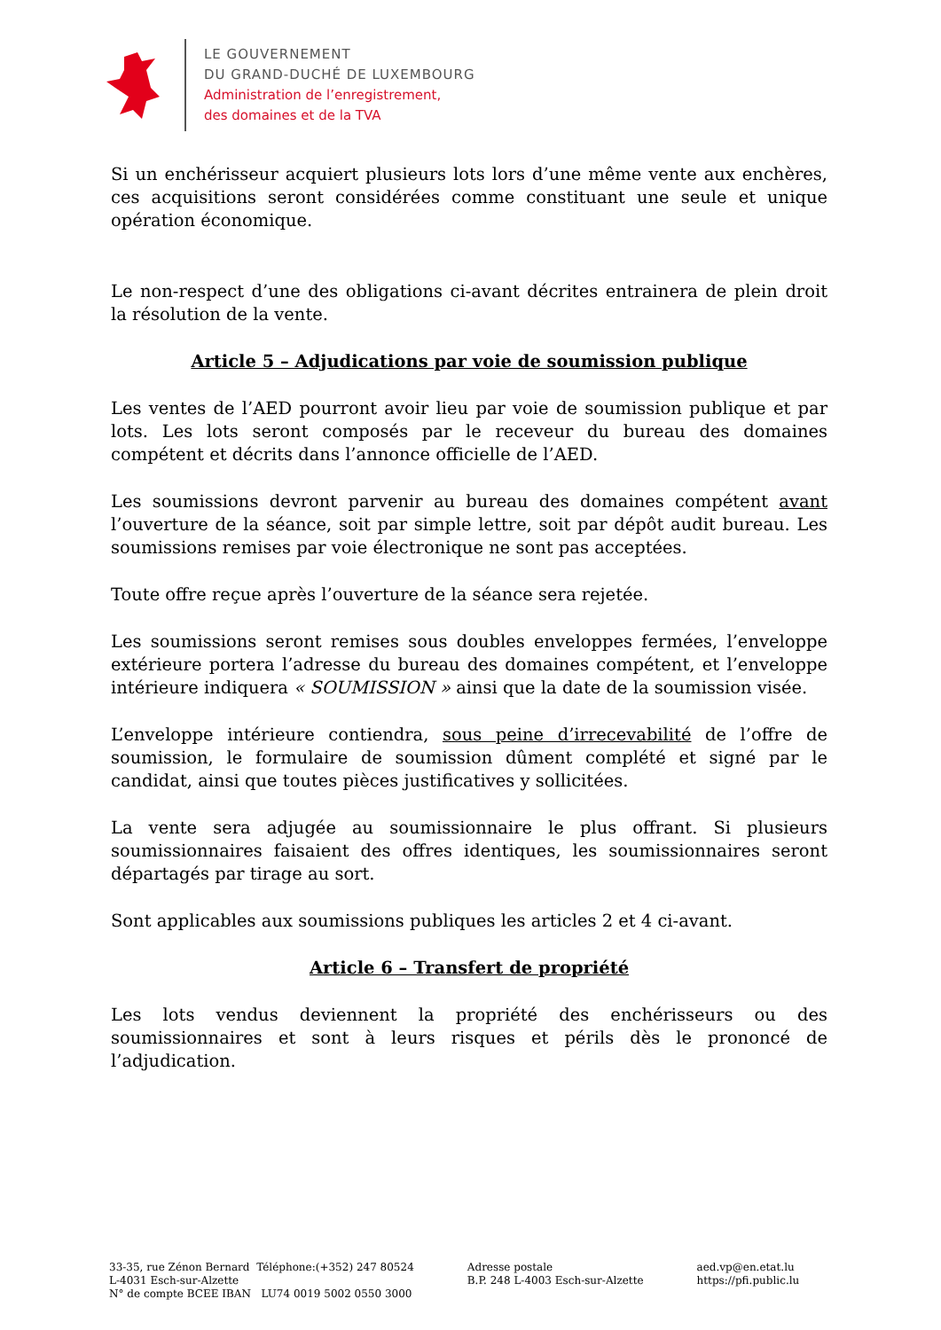LE GOUVERNEMENT
DU GRAND-DUCHÉ DE LUXEMBOURG
Administration de l’enregistrement,
des domaines et de la TVA
Si un enchérisseur acquiert plusieurs lots lors d’une même vente aux enchères, ces acquisitions seront considérées comme constituant une seule et unique opération économique.
Le non-respect d’une des obligations ci-avant décrites entrainera de plein droit la résolution de la vente.
Article 5 – Adjudications par voie de soumission publique
Les ventes de l’AED pourront avoir lieu par voie de soumission publique et par lots. Les lots seront composés par le receveur du bureau des domaines compétent et décrits dans l’annonce officielle de l’AED.
Les soumissions devront parvenir au bureau des domaines compétent avant l’ouverture de la séance, soit par simple lettre, soit par dépôt audit bureau. Les soumissions remises par voie électronique ne sont pas acceptées.
Toute offre reçue après l’ouverture de la séance sera rejetée.
Les soumissions seront remises sous doubles enveloppes fermées, l’enveloppe extérieure portera l’adresse du bureau des domaines compétent, et l’enveloppe intérieure indiquera « SOUMISSION » ainsi que la date de la soumission visée.
L’enveloppe intérieure contiendra, sous peine d’irrecevabilité de l’offre de soumission, le formulaire de soumission dûment complété et signé par le candidat, ainsi que toutes pièces justificatives y sollicitées.
La vente sera adjugée au soumissionnaire le plus offrant. Si plusieurs soumissionnaires faisaient des offres identiques, les soumissionnaires seront départagés par tirage au sort.
Sont applicables aux soumissions publiques les articles 2 et 4 ci-avant.
Article 6 – Transfert de propriété
Les lots vendus deviennent la propriété des enchérisseurs ou des soumissionnaires et sont à leurs risques et périls dès le prononcé de l’adjudication.
33-35, rue Zénon Bernard Téléphone:(+352) 247 80524
L-4031 Esch-sur-Alzette
N° de compte BCEE IBAN LU74 0019 5002 0550 3000
Adresse postale
B.P. 248 L-4003 Esch-sur-Alzette
aed.vp@en.etat.lu
https://pfi.public.lu